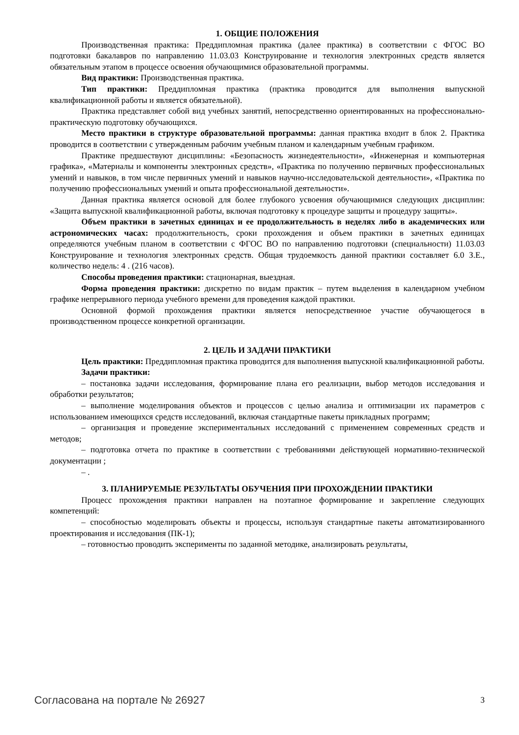1. ОБЩИЕ ПОЛОЖЕНИЯ
Производственная практика: Преддипломная практика (далее практика) в соответствии с ФГОС ВО подготовки бакалавров по направлению 11.03.03 Конструирование и технология электронных средств является обязательным этапом в процессе освоения обучающимися образовательной программы.
Вид практики: Производственная практика.
Тип практики: Преддипломная практика (практика проводится для выполнения выпускной квалификационной работы и является обязательной).
Практика представляет собой вид учебных занятий, непосредственно ориентированных на профессионально-практическую подготовку обучающихся.
Место практики в структуре образовательной программы: данная практика входит в блок 2. Практика проводится в соответствии с утвержденным рабочим учебным планом и календарным учебным графиком.
Практике предшествуют дисциплины: «Безопасность жизнедеятельности», «Инженерная и компьютерная графика», «Материалы и компоненты электронных средств», «Практика по получению первичных профессиональных умений и навыков, в том числе первичных умений и навыков научно-исследовательской деятельности», «Практика по получению профессиональных умений и опыта профессиональной деятельности».
Данная практика является основой для более глубокого усвоения обучающимися следующих дисциплин: «Защита выпускной квалификационной работы, включая подготовку к процедуре защиты и процедуру защиты».
Объем практики в зачетных единицах и ее продолжительность в неделях либо в академических или астрономических часах: продолжительность, сроки прохождения и объем практики в зачетных единицах определяются учебным планом в соответствии с ФГОС ВО по направлению подготовки (специальности) 11.03.03 Конструирование и технология электронных средств. Общая трудоемкость данной практики составляет 6.0 З.Е., количество недель: 4 . (216 часов).
Способы проведения практики: стационарная, выездная.
Форма проведения практики: дискретно по видам практик – путем выделения в календарном учебном графике непрерывного периода учебного времени для проведения каждой практики.
Основной формой прохождения практики является непосредственное участие обучающегося в производственном процессе конкретной организации.
2. ЦЕЛЬ И ЗАДАЧИ ПРАКТИКИ
Цель практики: Преддипломная практика проводится для выполнения выпускной квалификационной работы.
Задачи практики:
– постановка задачи исследования, формирование плана его реализации, выбор методов исследования и обработки результатов;
– выполнение моделирования объектов и процессов с целью анализа и оптимизации их параметров с использованием имеющихся средств исследований, включая стандартные пакеты прикладных программ;
– организация и проведение экспериментальных исследований с применением современных средств и методов;
– подготовка отчета по практике в соответствии с требованиями действующей нормативно-технической документации ;
– .
3. ПЛАНИРУЕМЫЕ РЕЗУЛЬТАТЫ ОБУЧЕНИЯ ПРИ ПРОХОЖДЕНИИ ПРАКТИКИ
Процесс прохождения практики направлен на поэтапное формирование и закрепление следующих компетенций:
– способностью моделировать объекты и процессы, используя стандартные пакеты автоматизированного проектирования и исследования (ПК-1);
– готовностью проводить эксперименты по заданной методике, анализировать результаты,
Согласована на портале № 26927 3